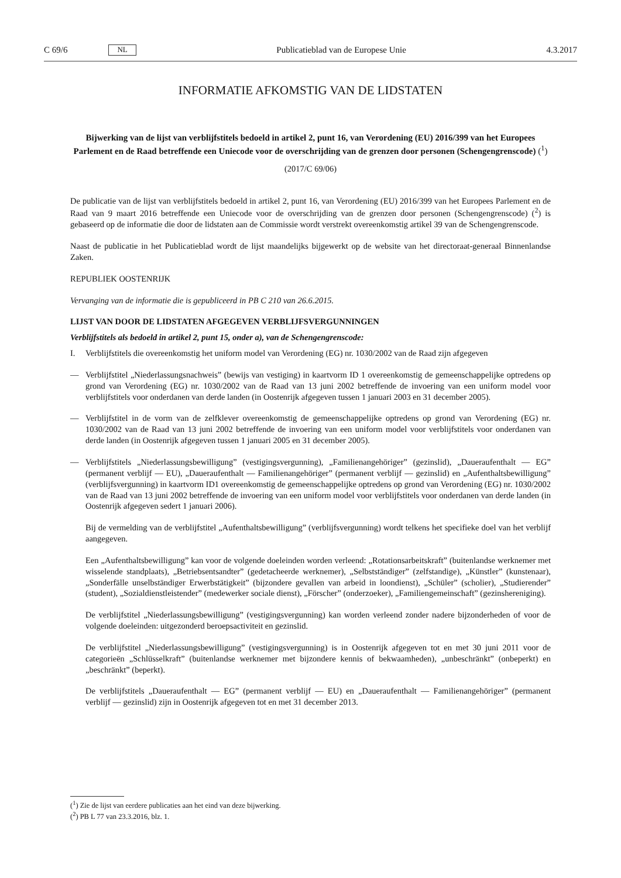C 69/6 NL
Publicatieblad van de Europese Unie 4.3.2017
INFORMATIE AFKOMSTIG VAN DE LIDSTATEN
Bijwerking van de lijst van verblijfstitels bedoeld in artikel 2, punt 16, van Verordening (EU) 2016/399 van het Europees Parlement en de Raad betreffende een Uniecode voor de overschrijding van de grenzen door personen (Schengengrenscode) (<sup>1</sup>)
(2017/C 69/06)
De publicatie van de lijst van verblijfstitels bedoeld in artikel 2, punt 16, van Verordening (EU) 2016/399 van het Europees Parlement en de Raad van 9 maart 2016 betreffende een Uniecode voor de overschrijding van de grenzen door personen (Schengengrenscode) (<sup>2</sup>) is gebaseerd op de informatie die door de lidstaten aan de Commissie wordt verstrekt overeenkomstig artikel 39 van de Schengengrenscode.
Naast de publicatie in het Publicatieblad wordt de lijst maandelijks bijgewerkt op de website van het directoraat-generaal Binnenlandse Zaken.
REPUBLIEK OOSTENRIJK
Vervanging van de informatie die is gepubliceerd in PB C 210 van 26.6.2015.
LIJST VAN DOOR DE LIDSTATEN AFGEGEVEN VERBLIJFSVERGUNNINGEN
Verblijfstitels als bedoeld in artikel 2, punt 15, onder a), van de Schengengrenscode:
I. Verblijfstitels die overeenkomstig het uniform model van Verordening (EG) nr. 1030/2002 van de Raad zijn afgegeven
— Verblijfstitel „Niederlassungsnachweis” (bewijs van vestiging) in kaartvorm ID 1 overeenkomstig de gemeenschappelijke optredens op grond van Verordening (EG) nr. 1030/2002 van de Raad van 13 juni 2002 betreffende de invoering van een uniform model voor verblijfstitels voor onderdanen van derde landen (in Oostenrijk afgegeven tussen 1 januari 2003 en 31 december 2005).
— Verblijfstitel in de vorm van de zelfklever overeenkomstig de gemeenschappelijke optredens op grond van Verordening (EG) nr. 1030/2002 van de Raad van 13 juni 2002 betreffende de invoering van een uniform model voor verblijfstitels voor onderdanen van derde landen (in Oostenrijk afgegeven tussen 1 januari 2005 en 31 december 2005).
— Verblijfstitels „Niederlassungsbewilligung” (vestigingsvergunning), „Familienangehöriger” (gezinslid), „Daueraufenthalt — EG” (permanent verblijf — EU), „Daueraufenthalt — Familienangehöriger” (permanent verblijf — gezinslid) en „Aufenthaltsbewilligung” (verblijfsvergunning) in kaartvorm ID1 overeenkomstig de gemeenschappelijke optredens op grond van Verordening (EG) nr. 1030/2002 van de Raad van 13 juni 2002 betreffende de invoering van een uniform model voor verblijfstitels voor onderdanen van derde landen (in Oostenrijk afgegeven sedert 1 januari 2006).
Bij de vermelding van de verblijfstitel „Aufenthaltsbewilligung” (verblijfsvergunning) wordt telkens het specifieke doel van het verblijf aangegeven.
Een „Aufenthaltsbewilligung” kan voor de volgende doeleinden worden verleend: „Rotationsarbeitskraft” (buitenlandse werknemer met wisselende standplaats), „Betriebsentsandter” (gedetacheerde werknemer), „Selbstständiger” (zelfstandige), „Künstler” (kunstenaar), „Sonderfälle unselbständiger Erwerbstätigkeit” (bijzondere gevallen van arbeid in loondienst), „Schüler” (scholier), „Studierender” (student), „Sozialdienstleistender” (medewerker sociale dienst), „Förscher” (onderzoeker), „Familiengemeinschaft” (gezinshereniging).
De verblijfstitel „Niederlassungsbewilligung” (vestigingsvergunning) kan worden verleend zonder nadere bijzonderheden of voor de volgende doeleinden: uitgezonderd beroepsactiviteit en gezinslid.
De verblijfstitel „Niederlassungsbewilligung” (vestigingsvergunning) is in Oostenrijk afgegeven tot en met 30 juni 2011 voor de categorieën „Schlüsselkraft” (buitenlandse werknemer met bijzondere kennis of bekwaamheden), „unbeschränkt” (onbeperkt) en „beschränkt” (beperkt).
De verblijfstitels „Daueraufenthalt — EG” (permanent verblijf — EU) en „Daueraufenthalt — Familienangehöriger” (permanent verblijf — gezinslid) zijn in Oostenrijk afgegeven tot en met 31 december 2013.
(<sup>1</sup>) Zie de lijst van eerdere publicaties aan het eind van deze bijwerking.
(<sup>2</sup>) PB L 77 van 23.3.2016, blz. 1.